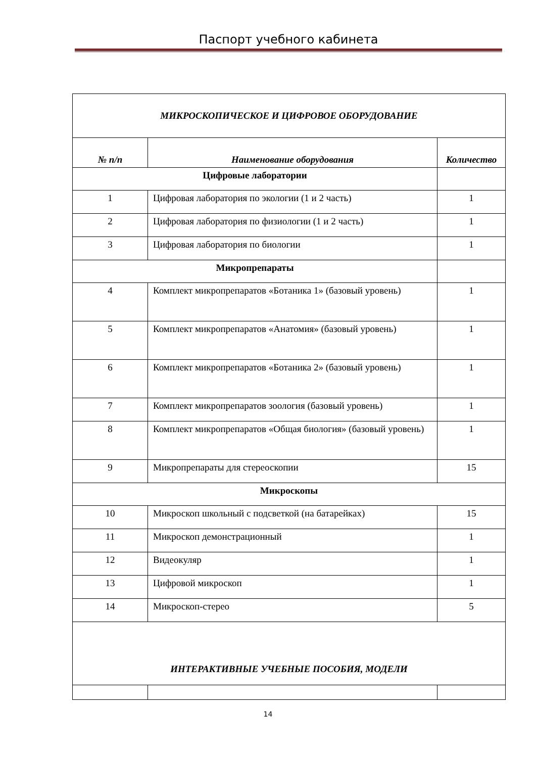Паспорт учебного кабинета
| МИКРОСКОПИЧЕСКОЕ И ЦИФРОВОЕ ОБОРУДОВАНИЕ | | |
| № п/п | Наименование оборудования | Количество |
| Цифровые лаборатории | | |
| 1 | Цифровая лаборатория по экологии (1 и 2 часть) | 1 |
| 2 | Цифровая лаборатория по физиологии (1 и 2 часть) | 1 |
| 3 | Цифровая лаборатория по биологии | 1 |
| Микропрепараты | | |
| 4 | Комплект микропрепаратов «Ботаника 1» (базовый уровень) | 1 |
| 5 | Комплект микропрепаратов «Анатомия» (базовый уровень) | 1 |
| 6 | Комплект микропрепаратов «Ботаника 2» (базовый уровень) | 1 |
| 7 | Комплект микропрепаратов зоология (базовый уровень) | 1 |
| 8 | Комплект микропрепаратов «Общая биология» (базовый уровень) | 1 |
| 9 | Микропрепараты для стереоскопии | 15 |
| Микроскопы | | |
| 10 | Микроскоп школьный с подсветкой (на батарейках) | 15 |
| 11 | Микроскоп демонстрационный | 1 |
| 12 | Видеокуляр | 1 |
| 13 | Цифровой микроскоп | 1 |
| 14 | Микроскоп-стерео | 5 |
| ИНТЕРАКТИВНЫЕ УЧЕБНЫЕ ПОСОБИЯ, МОДЕЛИ | | |
14